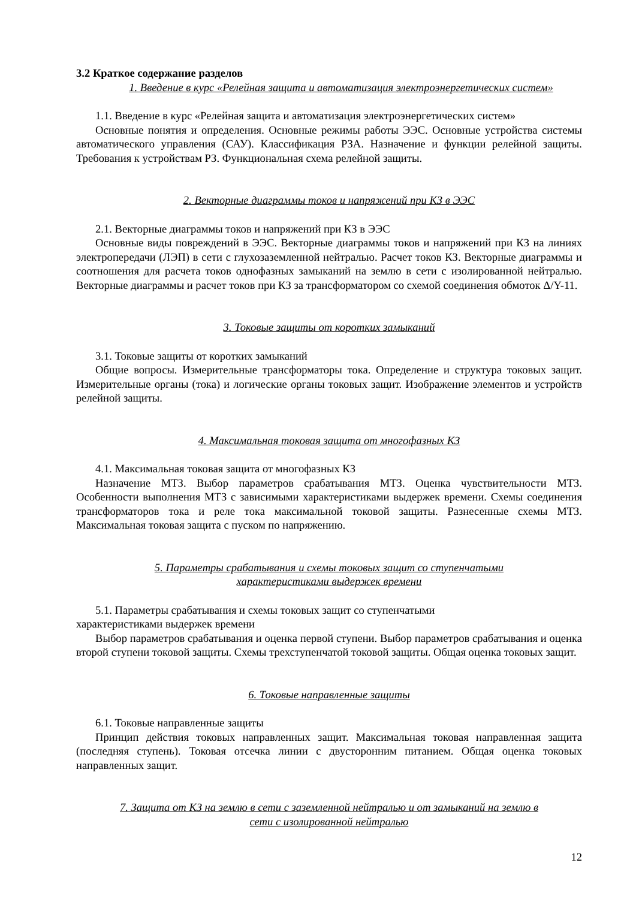3.2 Краткое содержание разделов
1. Введение в курс «Релейная защита и автоматизация электроэнергетических систем»
1.1. Введение в курс «Релейная защита и автоматизация электроэнергетических систем»
Основные понятия и определения. Основные режимы работы ЭЭС. Основные устройства системы автоматического управления (САУ). Классификация РЗА. Назначение и функции релейной защиты. Требования к устройствам РЗ. Функциональная схема релейной защиты.
2. Векторные диаграммы токов и напряжений при КЗ в ЭЭС
2.1. Векторные диаграммы токов и напряжений при КЗ в ЭЭС
Основные виды повреждений в ЭЭС. Векторные диаграммы токов и напряжений при КЗ на линиях электропередачи (ЛЭП) в сети с глухозаземленной нейтралью. Расчет токов КЗ. Векторные диаграммы и соотношения для расчета токов однофазных замыканий на землю в сети с изолированной нейтралью. Векторные диаграммы и расчет токов при КЗ за трансформатором со схемой соединения обмоток Δ/Y-11.
3. Токовые защиты от коротких замыканий
3.1. Токовые защиты от коротких замыканий
Общие вопросы. Измерительные трансформаторы тока. Определение и структура токовых защит. Измерительные органы (тока) и логические органы токовых защит. Изображение элементов и устройств релейной защиты.
4. Максимальная токовая защита от многофазных КЗ
4.1. Максимальная токовая защита от многофазных КЗ
Назначение МТЗ. Выбор параметров срабатывания МТЗ. Оценка чувствительности МТЗ. Особенности выполнения МТЗ с зависимыми характеристиками выдержек времени. Схемы соединения трансформаторов тока и реле тока максимальной токовой защиты. Разнесенные схемы МТЗ. Максимальная токовая защита с пуском по напряжению.
5. Параметры срабатывания и схемы токовых защит со ступенчатыми
характеристиками выдержек времени
5.1. Параметры срабатывания и схемы токовых защит со ступенчатыми
характеристиками выдержек времени
Выбор параметров срабатывания и оценка первой ступени. Выбор параметров срабатывания и оценка второй ступени токовой защиты. Схемы трехступенчатой токовой защиты. Общая оценка токовых защит.
6. Токовые направленные защиты
6.1. Токовые направленные защиты
Принцип действия токовых направленных защит. Максимальная токовая направленная защита (последняя ступень). Токовая отсечка линии с двусторонним питанием. Общая оценка токовых направленных защит.
7. Защита от КЗ на землю в сети с заземленной нейтралью и от замыканий на землю в
сети с изолированной нейтралью
12